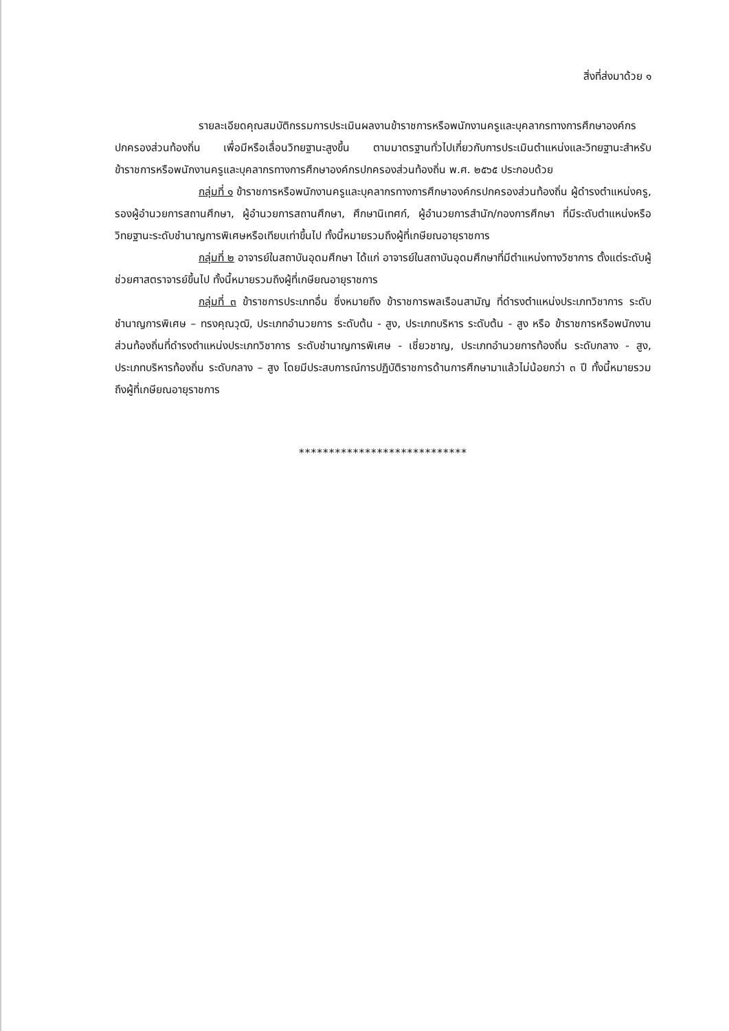สิ่งที่ส่งมาด้วย ๑
รายละเอียดคุณสมบัติกรรมการประเมินผลงานข้าราชการหรือพนักงานครูและบุคลากรทางการศึกษาองค์กรปกครองส่วนท้องถิ่น เพื่อมีหรือเลื่อนวิทยฐานะสูงขึ้น ตามมาตรฐานทั่วไปเกี่ยวกับการประเมินตำแหน่งและวิทยฐานะสำหรับข้าราชการหรือพนักงานครูและบุคลากรทางการศึกษาองค์กรปกครองส่วนท้องถิ่น พ.ศ. ๒๕๖๕ ประกอบด้วย
กลุ่มที่ ๑ ข้าราชการหรือพนักงานครูและบุคลากรทางการศึกษาองค์กรปกครองส่วนท้องถิ่น ผู้ดำรงตำแหน่งครู, รองผู้อำนวยการสถานศึกษา, ผู้อำนวยการสถานศึกษา, ศึกษานิเทศก์, ผู้อำนวยการสำนัก/กองการศึกษา ที่มีระดับตำแหน่งหรือวิทยฐานะระดับชำนาญการพิเศษหรือเทียบเท่าขึ้นไป ทั้งนี้หมายรวมถึงผู้ที่เกษียณอายุราชการ
กลุ่มที่ ๒ อาจารย์ในสถาบันอุดมศึกษา ได้แก่ อาจารย์ในสถาบันอุดมศึกษาที่มีตำแหน่งทางวิชาการ ตั้งแต่ระดับผู้ช่วยศาสตราจารย์ขึ้นไป ทั้งนี้หมายรวมถึงผู้ที่เกษียณอายุราชการ
กลุ่มที่ ๓ ข้าราชการประเภทอื่น ซึ่งหมายถึง ข้าราชการพลเรือนสามัญ ที่ดำรงตำแหน่งประเภทวิชาการ ระดับชำนาญการพิเศษ – ทรงคุณวุฒิ, ประเภทอำนวยการ ระดับต้น - สูง, ประเภทบริหาร ระดับต้น - สูง หรือ ข้าราชการหรือพนักงานส่วนท้องถิ่นที่ดำรงตำแหน่งประเภทวิชาการ ระดับชำนาญการพิเศษ - เชี่ยวชาญ, ประเภทอำนวยการท้องถิ่น ระดับกลาง - สูง, ประเภทบริหารท้องถิ่น ระดับกลาง – สูง โดยมีประสบการณ์การปฏิบัติราชการด้านการศึกษามาแล้วไม่น้อยกว่า ๓ ปี ทั้งนี้หมายรวมถึงผู้ที่เกษียณอายุราชการ
****************************